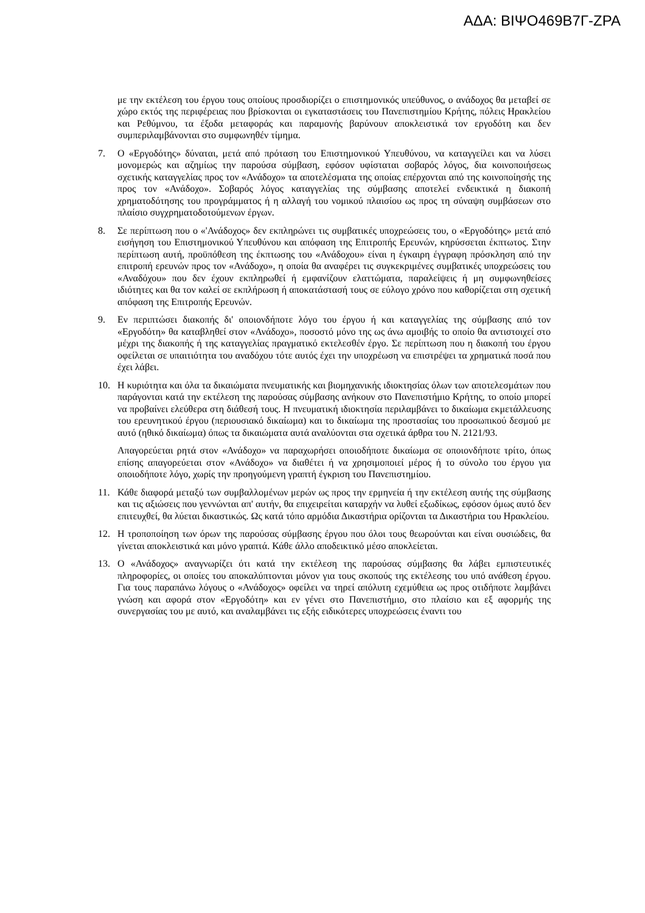ΑΔΑ: ΒΙΨΟ469Β7Γ-ΖΡΑ
με την εκτέλεση του έργου τους οποίους προσδιορίζει ο επιστημονικός υπεύθυνος, ο ανάδοχος θα μεταβεί σε χώρο εκτός της περιφέρειας που βρίσκονται οι εγκαταστάσεις του Πανεπιστημίου Κρήτης, πόλεις Ηρακλείου και Ρεθύμνου, τα έξοδα μεταφοράς και παραμονής βαρύνουν αποκλειστικά τον εργοδότη και δεν συμπεριλαμβάνονται στο συμφωνηθέν τίμημα.
7. Ο «Εργοδότης» δύναται, μετά από πρόταση του Επιστημονικού Υπευθύνου, να καταγγείλει και να λύσει μονομερώς και αζημίως την παρούσα σύμβαση, εφόσον υφίσταται σοβαρός λόγος, δια κοινοποιήσεως σχετικής καταγγελίας προς τον «Ανάδοχο» τα αποτελέσματα της οποίας επέρχονται από της κοινοποίησής της προς τον «Ανάδοχο». Σοβαρός λόγος καταγγελίας της σύμβασης αποτελεί ενδεικτικά η διακοπή χρηματοδότησης του προγράμματος ή η αλλαγή του νομικού πλαισίου ως προς τη σύναψη συμβάσεων στο πλαίσιο συγχρηματοδοτούμενων έργων.
8. Σε περίπτωση που ο «'Ανάδοχος» δεν εκπληρώνει τις συμβατικές υποχρεώσεις του, ο «Εργοδότης» μετά από εισήγηση του Επιστημονικού Υπευθύνου και απόφαση της Επιτροπής Ερευνών, κηρύσσεται έκπτωτος. Στην περίπτωση αυτή, προϋπόθεση της έκπτωσης του «Ανάδοχου» είναι η έγκαιρη έγγραφη πρόσκληση από την επιτροπή ερευνών προς τον «Ανάδοχο», η οποία θα αναφέρει τις συγκεκριμένες συμβατικές υποχρεώσεις του «Αναδόχου» που δεν έχουν εκπληρωθεί ή εμφανίζουν ελαττώματα, παραλείψεις ή μη συμφωνηθείσες ιδιότητες και θα τον καλεί σε εκπλήρωση ή αποκατάστασή τους σε εύλογο χρόνο που καθορίζεται στη σχετική απόφαση της Επιτροπής Ερευνών.
9. Εν περιπτώσει διακοπής δι' οποιονδήποτε λόγο του έργου ή και καταγγελίας της σύμβασης από τον «Εργοδότη» θα καταβληθεί στον «Ανάδοχο», ποσοστό μόνο της ως άνω αμοιβής το οποίο θα αντιστοιχεί στο μέχρι της διακοπής ή της καταγγελίας πραγματικό εκτελεσθέν έργο. Σε περίπτωση που η διακοπή του έργου οφείλεται σε υπαιτιότητα του αναδόχου τότε αυτός έχει την υποχρέωση να επιστρέψει τα χρηματικά ποσά που έχει λάβει.
10. Η κυριότητα και όλα τα δικαιώματα πνευματικής και βιομηχανικής ιδιοκτησίας όλων των αποτελεσμάτων που παράγονται κατά την εκτέλεση της παρούσας σύμβασης ανήκουν στο Πανεπιστήμιο Κρήτης, το οποίο μπορεί να προβαίνει ελεύθερα στη διάθεσή τους. Η πνευματική ιδιοκτησία περιλαμβάνει το δικαίωμα εκμετάλλευσης του ερευνητικού έργου (περιουσιακό δικαίωμα) και το δικαίωμα της προστασίας του προσωπικού δεσμού με αυτό (ηθικό δικαίωμα) όπως τα δικαιώματα αυτά αναλύονται στα σχετικά άρθρα του Ν. 2121/93.
Απαγορεύεται ρητά στον «Ανάδοχο» να παραχωρήσει οποιοδήποτε δικαίωμα σε οποιονδήποτε τρίτο, όπως επίσης απαγορεύεται στον «Ανάδοχο» να διαθέτει ή να χρησιμοποιεί μέρος ή το σύνολο του έργου για οποιοδήποτε λόγο, χωρίς την προηγούμενη γραπτή έγκριση του Πανεπιστημίου.
11. Κάθε διαφορά μεταξύ των συμβαλλομένων μερών ως προς την ερμηνεία ή την εκτέλεση αυτής της σύμβασης και τις αξιώσεις που γεννώνται απ' αυτήν, θα επιχειρείται καταρχήν να λυθεί εξωδίκως, εφόσον όμως αυτό δεν επιτευχθεί, θα λύεται δικαστικώς. Ως κατά τόπο αρμόδια Δικαστήρια ορίζονται τα Δικαστήρια του Ηρακλείου.
12. Η τροποποίηση των όρων της παρούσας σύμβασης έργου που όλοι τους θεωρούνται και είναι ουσιώδεις, θα γίνεται αποκλειστικά και μόνο γραπτά. Κάθε άλλο αποδεικτικό μέσο αποκλείεται.
13. Ο «Ανάδοχος» αναγνωρίζει ότι κατά την εκτέλεση της παρούσας σύμβασης θα λάβει εμπιστευτικές πληροφορίες, οι οποίες του αποκαλύπτονται μόνον για τους σκοπούς της εκτέλεσης του υπό ανάθεση έργου. Για τους παραπάνω λόγους ο «Ανάδοχος» οφείλει να τηρεί απόλυτη εχεμύθεια ως προς οτιδήποτε λαμβάνει γνώση και αφορά στον «Εργοδότη» και εν γένει στο Πανεπιστήμιο, στο πλαίσιο και εξ αφορμής της συνεργασίας του με αυτό, και αναλαμβάνει τις εξής ειδικότερες υποχρεώσεις έναντι του